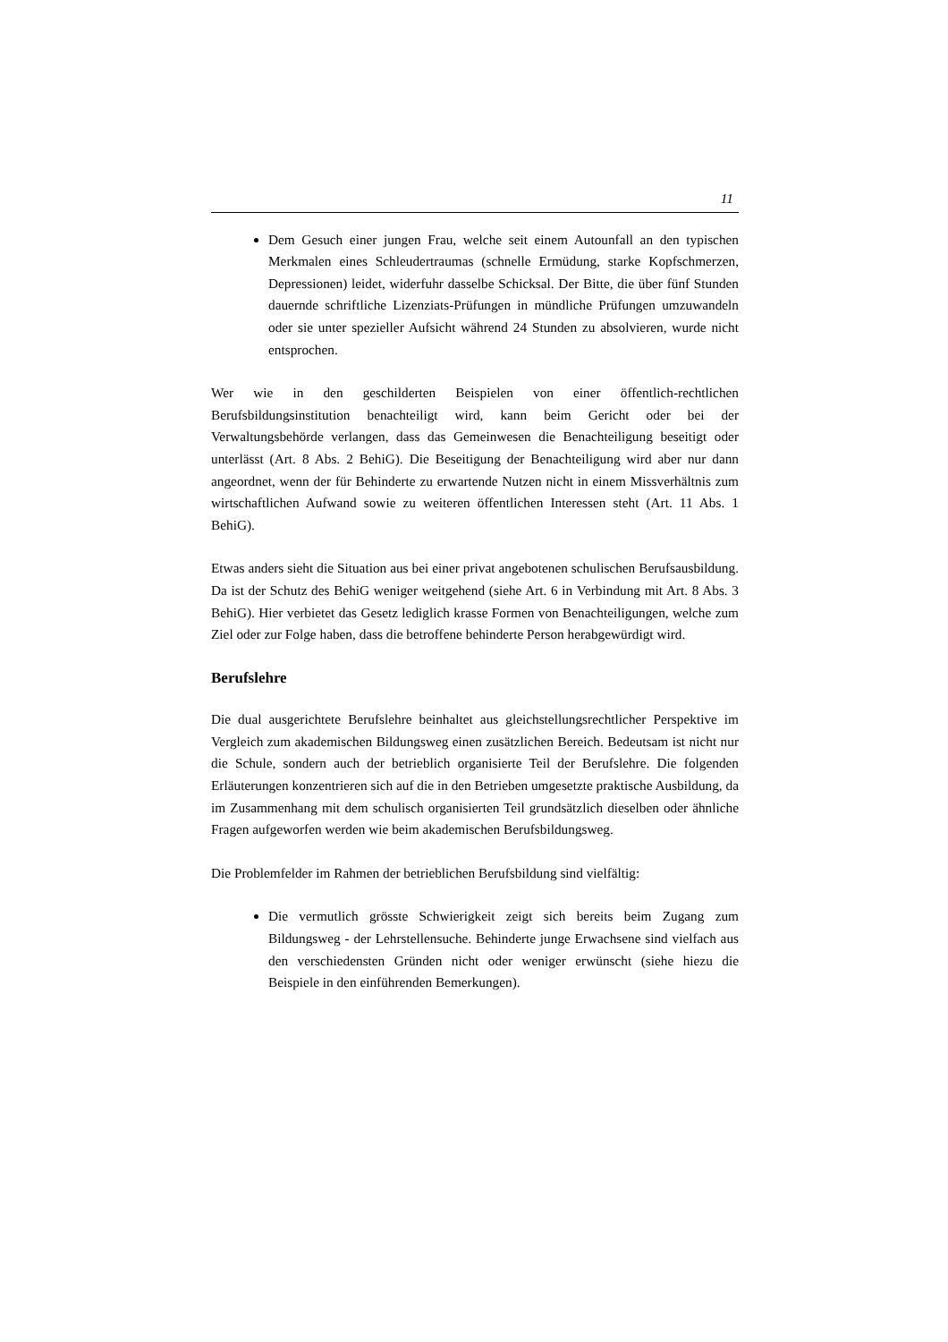11
Dem Gesuch einer jungen Frau, welche seit einem Autounfall an den typischen Merkmalen eines Schleudertraumas (schnelle Ermüdung, starke Kopfschmerzen, Depressionen) leidet, widerfuhr dasselbe Schicksal. Der Bitte, die über fünf Stunden dauernde schriftliche Lizenziats-Prüfungen in mündliche Prüfungen umzuwandeln oder sie unter spezieller Aufsicht während 24 Stunden zu absolvieren, wurde nicht entsprochen.
Wer wie in den geschilderten Beispielen von einer öffentlich-rechtlichen Berufsbildungsinstitution benachteiligt wird, kann beim Gericht oder bei der Verwaltungsbehörde verlangen, dass das Gemeinwesen die Benachteiligung beseitigt oder unterlässt (Art. 8 Abs. 2 BehiG). Die Beseitigung der Benachteiligung wird aber nur dann angeordnet, wenn der für Behinderte zu erwartende Nutzen nicht in einem Missverhältnis zum wirtschaftlichen Aufwand sowie zu weiteren öffentlichen Interessen steht (Art. 11 Abs. 1 BehiG).
Etwas anders sieht die Situation aus bei einer privat angebotenen schulischen Berufsausbildung. Da ist der Schutz des BehiG weniger weitgehend (siehe Art. 6 in Verbindung mit Art. 8 Abs. 3 BehiG). Hier verbietet das Gesetz lediglich krasse Formen von Benachteiligungen, welche zum Ziel oder zur Folge haben, dass die betroffene behinderte Person herabgewürdigt wird.
Berufslehre
Die dual ausgerichtete Berufslehre beinhaltet aus gleichstellungsrechtlicher Perspektive im Vergleich zum akademischen Bildungsweg einen zusätzlichen Bereich. Bedeutsam ist nicht nur die Schule, sondern auch der betrieblich organisierte Teil der Berufslehre. Die folgenden Erläuterungen konzentrieren sich auf die in den Betrieben umgesetzte praktische Ausbildung, da im Zusammenhang mit dem schulisch organisierten Teil grundsätzlich dieselben oder ähnliche Fragen aufgeworfen werden wie beim akademischen Berufsbildungsweg.
Die Problemfelder im Rahmen der betrieblichen Berufsbildung sind vielfältig:
Die vermutlich grösste Schwierigkeit zeigt sich bereits beim Zugang zum Bildungsweg - der Lehrstellensuche. Behinderte junge Erwachsene sind vielfach aus den verschiedensten Gründen nicht oder weniger erwünscht (siehe hiezu die Beispiele in den einführenden Bemerkungen).